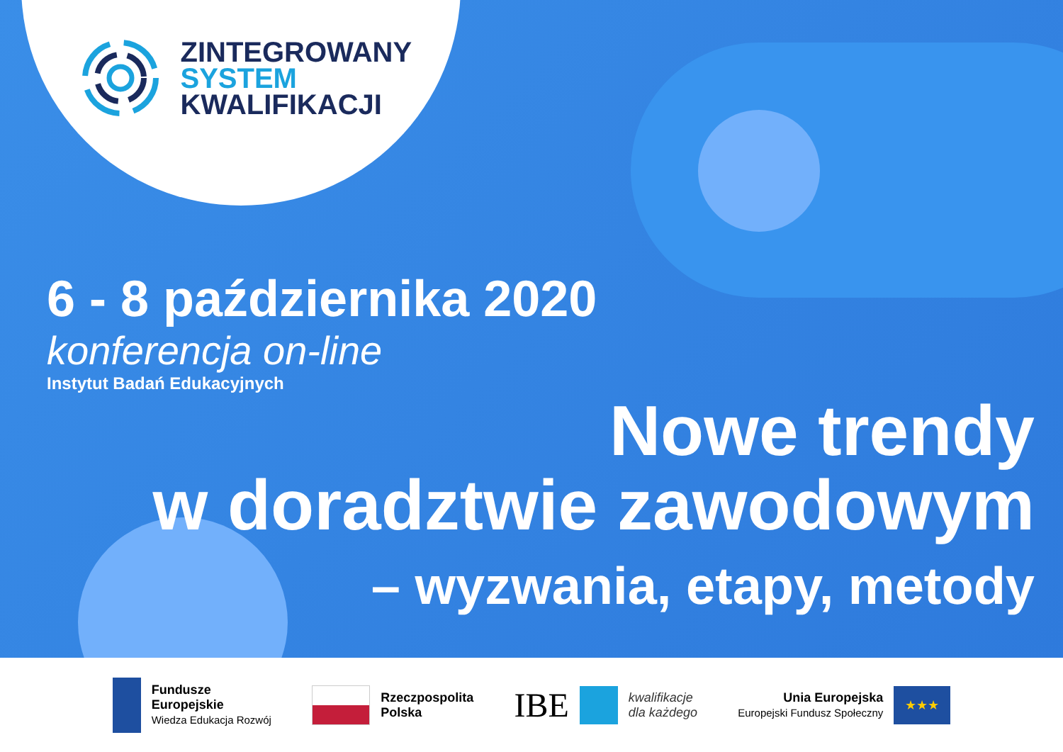ZINTEGROWANY
SYSTEM
KWALIFIKACJI
6 - 8 października 2020
konferencja on-line
Instytut Badań Edukacyjnych
Nowe trendy
w doradztwie zawodowym
– wyzwania, etapy, metody
Fundusze
Europejskie
Wiedza Edukacja Rozwój
Rzeczpospolita
Polska
IBE
kwalifikacje
dla każdego
Unia Europejska
Europejski Fundusz Społeczny
★★★